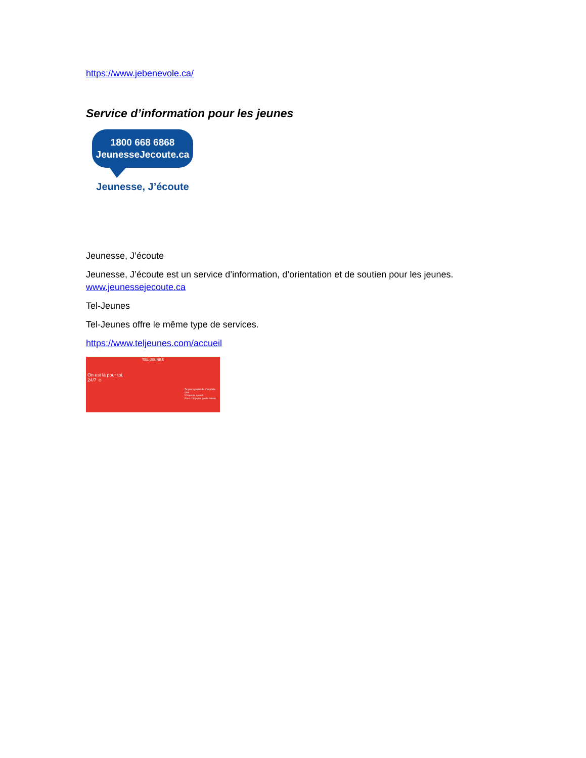https://www.jebenevole.ca/
Service d’information pour les jeunes
1800 668 6868
JeunesseJecoute.ca
Jeunesse, J’écoute
Jeunesse, J’écoute
Jeunesse, J’écoute est un service d’information, d’orientation et de soutien pour les jeunes.
www.jeunessejecoute.ca
Tel-Jeunes
Tel-Jeunes offre le même type de services.
https://www.teljeunes.com/accueil
TEL-JEUNES
On est là pour toi.
24/7 ☺
Tu peux parler de n'importe quoi.
N'importe quand.
Pour n'importe quelle raison.